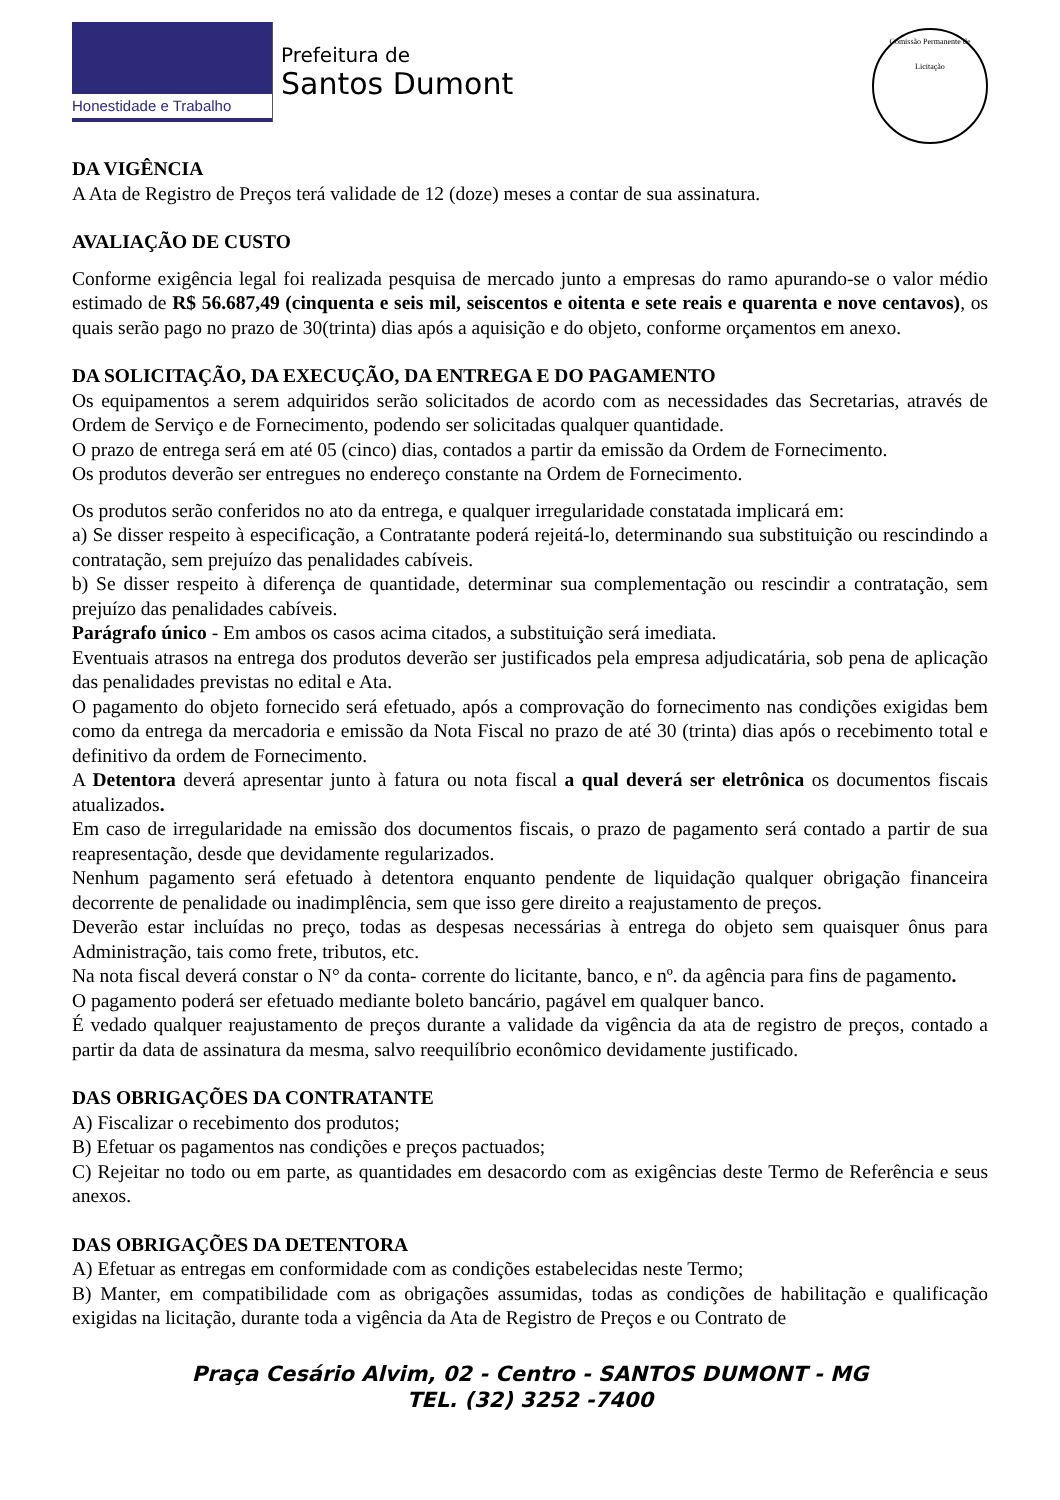Honestidade e Trabalho
Prefeitura de
Santos Dumont
Comissão Permanente de Licitação
DA VIGÊNCIA
A Ata de Registro de Preços terá validade de 12 (doze) meses a contar de sua assinatura.
AVALIAÇÃO DE CUSTO
Conforme exigência legal foi realizada pesquisa de mercado junto a empresas do ramo apurando-se o valor médio estimado de R$ 56.687,49 (cinquenta e seis mil, seiscentos e oitenta e sete reais e quarenta e nove centavos), os quais serão pago no prazo de 30(trinta) dias após a aquisição e do objeto, conforme orçamentos em anexo.
DA SOLICITAÇÃO, DA EXECUÇÃO, DA ENTREGA E DO PAGAMENTO
Os equipamentos a serem adquiridos serão solicitados de acordo com as necessidades das Secretarias, através de Ordem de Serviço e de Fornecimento, podendo ser solicitadas qualquer quantidade.
O prazo de entrega será em até 05 (cinco) dias, contados a partir da emissão da Ordem de Fornecimento.
Os produtos deverão ser entregues no endereço constante na Ordem de Fornecimento.
Os produtos serão conferidos no ato da entrega, e qualquer irregularidade constatada implicará em:
a) Se disser respeito à especificação, a Contratante poderá rejeitá-lo, determinando sua substituição ou rescindindo a contratação, sem prejuízo das penalidades cabíveis.
b) Se disser respeito à diferença de quantidade, determinar sua complementação ou rescindir a contratação, sem prejuízo das penalidades cabíveis.
Parágrafo único - Em ambos os casos acima citados, a substituição será imediata.
Eventuais atrasos na entrega dos produtos deverão ser justificados pela empresa adjudicatária, sob pena de aplicação das penalidades previstas no edital e Ata.
O pagamento do objeto fornecido será efetuado, após a comprovação do fornecimento nas condições exigidas bem como da entrega da mercadoria e emissão da Nota Fiscal no prazo de até 30 (trinta) dias após o recebimento total e definitivo da ordem de Fornecimento.
A Detentora deverá apresentar junto à fatura ou nota fiscal a qual deverá ser eletrônica os documentos fiscais atualizados.
Em caso de irregularidade na emissão dos documentos fiscais, o prazo de pagamento será contado a partir de sua reapresentação, desde que devidamente regularizados.
Nenhum pagamento será efetuado à detentora enquanto pendente de liquidação qualquer obrigação financeira decorrente de penalidade ou inadimplência, sem que isso gere direito a reajustamento de preços.
Deverão estar incluídas no preço, todas as despesas necessárias à entrega do objeto sem quaisquer ônus para Administração, tais como frete, tributos, etc.
Na nota fiscal deverá constar o N° da conta- corrente do licitante, banco, e nº. da agência para fins de pagamento.
O pagamento poderá ser efetuado mediante boleto bancário, pagável em qualquer banco.
É vedado qualquer reajustamento de preços durante a validade da vigência da ata de registro de preços, contado a partir da data de assinatura da mesma, salvo reequilíbrio econômico devidamente justificado.
DAS OBRIGAÇÕES DA CONTRATANTE
A) Fiscalizar o recebimento dos produtos;
B) Efetuar os pagamentos nas condições e preços pactuados;
C) Rejeitar no todo ou em parte, as quantidades em desacordo com as exigências deste Termo de Referência e seus anexos.
DAS OBRIGAÇÕES DA DETENTORA
A) Efetuar as entregas em conformidade com as condições estabelecidas neste Termo;
B) Manter, em compatibilidade com as obrigações assumidas, todas as condições de habilitação e qualificação exigidas na licitação, durante toda a vigência da Ata de Registro de Preços e ou Contrato de
Praça Cesário Alvim, 02 - Centro - SANTOS DUMONT - MG
TEL. (32) 3252 -7400